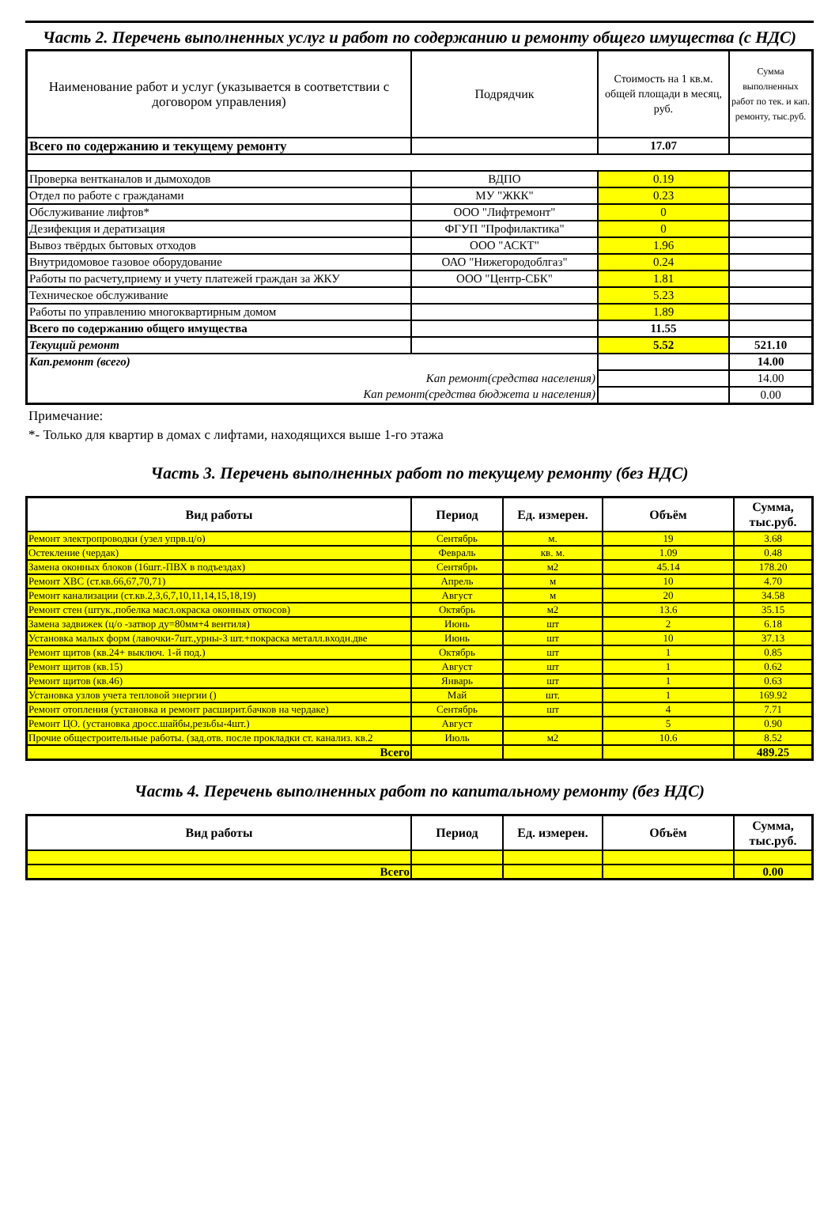Часть 2. Перечень выполненных услуг и работ по содержанию и ремонту общего имущества (с НДС)
| Наименование работ и услуг (указывается в соответствии с договором управления) | Подрядчик | Стоимость на 1 кв.м. общей площади в месяц, руб. | Сумма выполненных работ по тек. и кап. ремонту, тыс.руб. |
| --- | --- | --- | --- |
| Всего по содержанию и текущему ремонту | | 17.07 | |
| Проверка вентканалов и дымоходов | ВДПО | 0.19 | |
| Отдел по работе с гражданами | МУ "ЖКК" | 0.23 | |
| Обслуживание лифтов* | ООО "Лифтремонт" | 0 | |
| Дезифекция и дератизация | ФГУП "Профилактика" | 0 | |
| Вывоз твёрдых бытовых отходов | ООО "АСКТ" | 1.96 | |
| Внутридомовое газовое оборудование | ОАО "Нижегородоблгаз" | 0.24 | |
| Работы по расчету,приему и учету платежей граждан за ЖКУ | ООО "Центр-СБК" | 1.81 | |
| Техническое обслуживание | | 5.23 | |
| Работы по управлению многоквартирным домом | | 1.89 | |
| Всего по содержанию общего имущества | | 11.55 | |
| Текущий ремонт | | 5.52 | 521.10 |
| Кап.ремонт (всего) | | | 14.00 |
| Кап ремонт(средства населения) | | | 14.00 |
| Кап ремонт(средства бюджета и населения) | | | 0.00 |
Примечание:
*- Только для квартир в домах с лифтами, находящихся выше 1-го этажа
Часть 3. Перечень выполненных работ по текущему ремонту (без НДС)
| Вид работы | Период | Ед. измерен. | Объём | Сумма, тыс.руб. |
| --- | --- | --- | --- | --- |
| Ремонт электропроводки (узел упрв.ц/о) | Сентябрь | м. | 19 | 3.68 |
| Остекление (чердак) | Февраль | кв. м. | 1.09 | 0.48 |
| Замена оконных блоков (16шт.-ПВХ в подъездах) | Сентябрь | м2 | 45.14 | 178.20 |
| Ремонт ХВС (ст.кв.66,67,70,71) | Апрель | м | 10 | 4.70 |
| Ремонт канализации (ст.кв.2,3,6,7,10,11,14,15,18,19) | Август | м | 20 | 34.58 |
| Ремонт стен (штук.,побелка масл.окраска оконных откосов) | Октябрь | м2 | 13.6 | 35.15 |
| Замена задвижек (ц/о -затвор ду=80мм+4 вентиля) | Июнь | шт | 2 | 6.18 |
| Установка малых форм (лавочки-7шт.,урны-3 шт.+покраска металл.входн.две | Июнь | шт | 10 | 37.13 |
| Ремонт щитов (кв.24+ выключ. 1-й под.) | Октябрь | шт | 1 | 0.85 |
| Ремонт щитов (кв.15) | Август | шт | 1 | 0.62 |
| Ремонт щитов (кв.46) | Январь | шт | 1 | 0.63 |
| Установка узлов учета тепловой энергии () | Май | шт. | 1 | 169.92 |
| Ремонт отопления (установка и ремонт расширит.бачков на чердаке) | Сентябрь | шт | 4 | 7.71 |
| Ремонт ЦО. (установка дросс.шайбы,резьбы-4шт.) | Август | | 5 | 0.90 |
| Прочие общестроительные работы. (зад.отв. после прокладки ст. канализ. кв.2 | Июль | м2 | 10.6 | 8.52 |
| Всего | | | | 489.25 |
Часть 4. Перечень выполненных работ по капитальному ремонту (без НДС)
| Вид работы | Период | Ед. измерен. | Объём | Сумма, тыс.руб. |
| --- | --- | --- | --- | --- |
| Всего | | | | 0.00 |